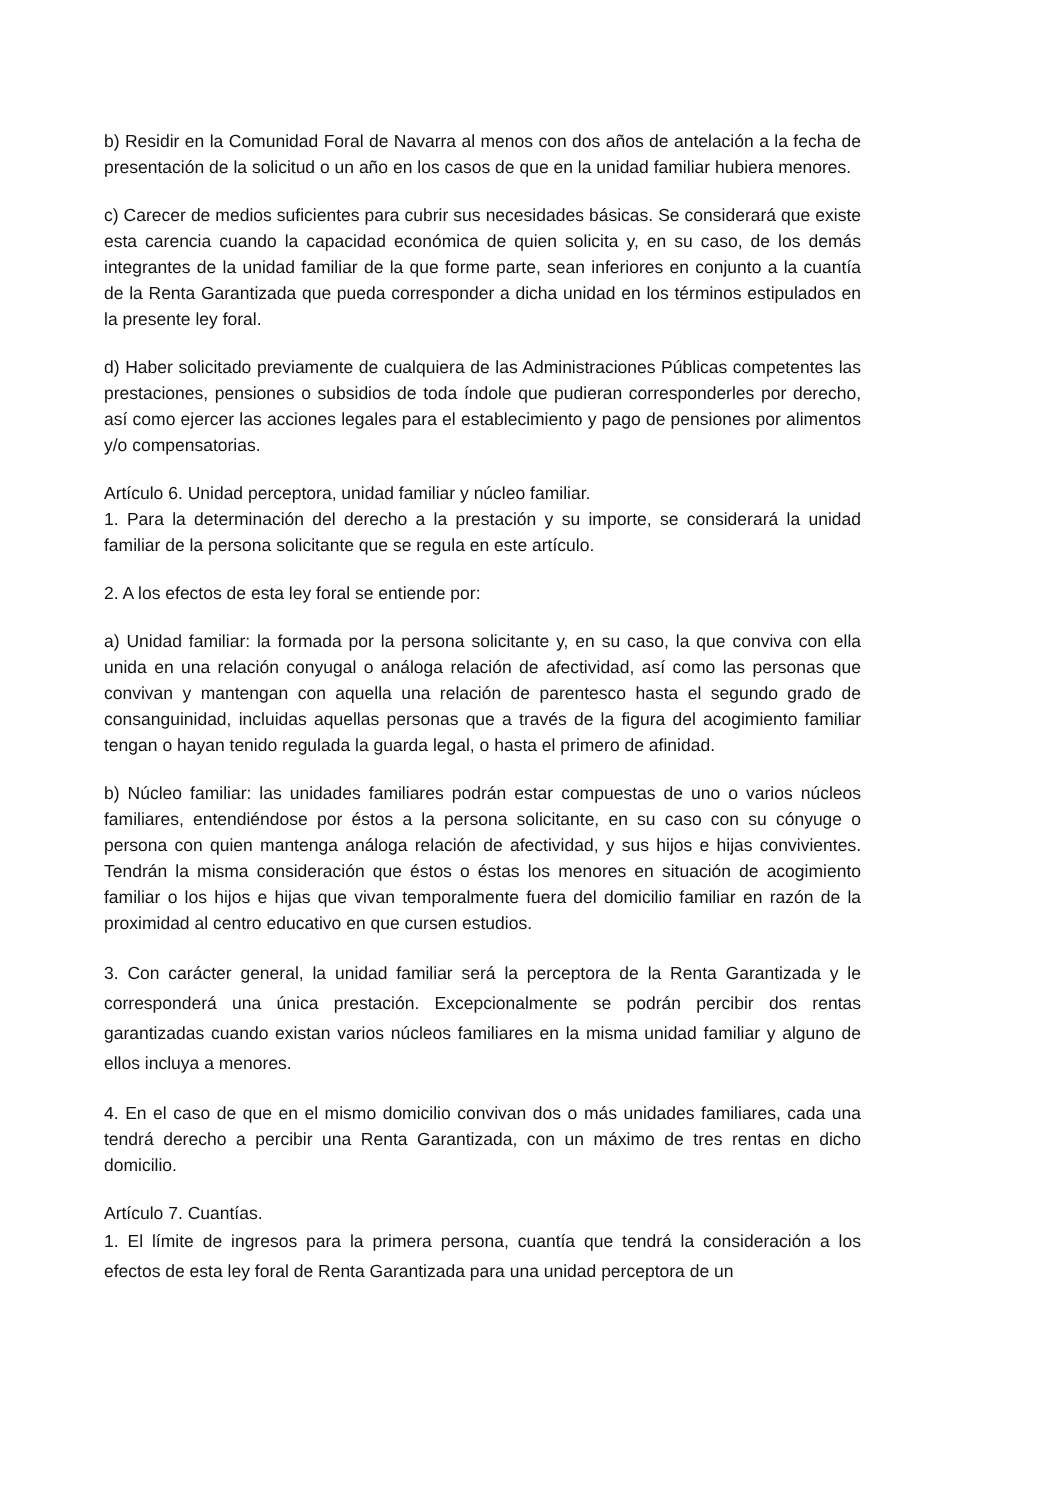b) Residir en la Comunidad Foral de Navarra al menos con dos años de antelación a la fecha de presentación de la solicitud o un año en los casos de que en la unidad familiar hubiera menores.
c) Carecer de medios suficientes para cubrir sus necesidades básicas. Se considerará que existe esta carencia cuando la capacidad económica de quien solicita y, en su caso, de los demás integrantes de la unidad familiar de la que forme parte, sean inferiores en conjunto a la cuantía de la Renta Garantizada que pueda corresponder a dicha unidad en los términos estipulados en la presente ley foral.
d) Haber solicitado previamente de cualquiera de las Administraciones Públicas competentes las prestaciones, pensiones o subsidios de toda índole que pudieran corresponderles por derecho, así como ejercer las acciones legales para el establecimiento y pago de pensiones por alimentos y/o compensatorias.
Artículo 6. Unidad perceptora, unidad familiar y núcleo familiar.
1. Para la determinación del derecho a la prestación y su importe, se considerará la unidad familiar de la persona solicitante que se regula en este artículo.
2. A los efectos de esta ley foral se entiende por:
a) Unidad familiar: la formada por la persona solicitante y, en su caso, la que conviva con ella unida en una relación conyugal o análoga relación de afectividad, así como las personas que convivan y mantengan con aquella una relación de parentesco hasta el segundo grado de consanguinidad, incluidas aquellas personas que a través de la figura del acogimiento familiar tengan o hayan tenido regulada la guarda legal, o hasta el primero de afinidad.
b) Núcleo familiar: las unidades familiares podrán estar compuestas de uno o varios núcleos familiares, entendiéndose por éstos a la persona solicitante, en su caso con su cónyuge o persona con quien mantenga análoga relación de afectividad, y sus hijos e hijas convivientes. Tendrán la misma consideración que éstos o éstas los menores en situación de acogimiento familiar o los hijos e hijas que vivan temporalmente fuera del domicilio familiar en razón de la proximidad al centro educativo en que cursen estudios.
3. Con carácter general, la unidad familiar será la perceptora de la Renta Garantizada y le corresponderá una única prestación. Excepcionalmente se podrán percibir dos rentas garantizadas cuando existan varios núcleos familiares en la misma unidad familiar y alguno de ellos incluya a menores.
4. En el caso de que en el mismo domicilio convivan dos o más unidades familiares, cada una tendrá derecho a percibir una Renta Garantizada, con un máximo de tres rentas en dicho domicilio.
Artículo 7. Cuantías.
1. El límite de ingresos para la primera persona, cuantía que tendrá la consideración a los efectos de esta ley foral de Renta Garantizada para una unidad perceptora de un